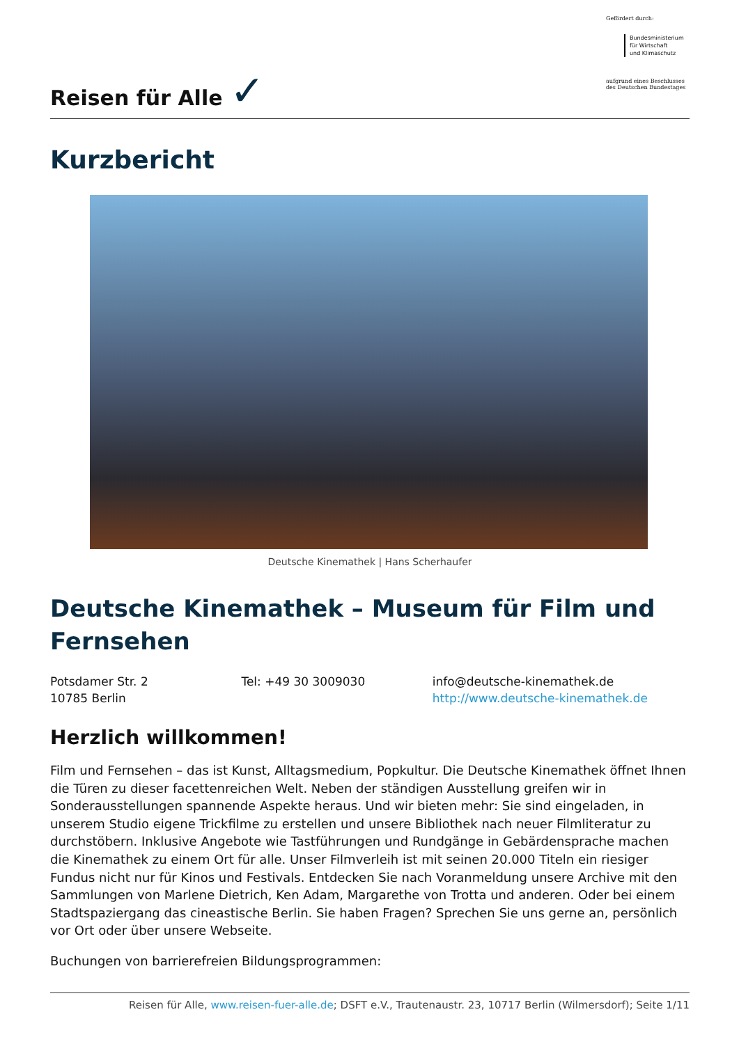Reisen für Alle ✓
Gefördert durch:
Bundesministerium
für Wirtschaft
und Klimaschutz
aufgrund eines Beschlusses des Deutschen Bundestages
Kurzbericht
Deutsche Kinemathek | Hans Scherhaufer
Deutsche Kinemathek – Museum für Film und Fernsehen
Potsdamer Str. 2
10785 Berlin
Tel: +49 30 3009030 info@deutsche-kinemathek.de
http://www.deutsche-kinemathek.de
Herzlich willkommen!
Film und Fernsehen – das ist Kunst, Alltagsmedium, Popkultur. Die Deutsche Kinemathek öffnet Ihnen die Türen zu dieser facettenreichen Welt. Neben der ständigen Ausstellung greifen wir in Sonderausstellungen spannende Aspekte heraus. Und wir bieten mehr: Sie sind eingeladen, in unserem Studio eigene Trickfilme zu erstellen und unsere Bibliothek nach neuer Filmliteratur zu durchstöbern. Inklusive Angebote wie Tastführungen und Rundgänge in Gebärdensprache machen die Kinemathek zu einem Ort für alle. Unser Filmverleih ist mit seinen 20.000 Titeln ein riesiger Fundus nicht nur für Kinos und Festivals. Entdecken Sie nach Voranmeldung unsere Archive mit den Sammlungen von Marlene Dietrich, Ken Adam, Margarethe von Trotta und anderen. Oder bei einem Stadtspaziergang das cineastische Berlin. Sie haben Fragen? Sprechen Sie uns gerne an, persönlich vor Ort oder über unsere Webseite.
Buchungen von barrierefreien Bildungsprogrammen:
Reisen für Alle, www.reisen-fuer-alle.de; DSFT e.V., Trautenaustr. 23, 10717 Berlin (Wilmersdorf); Seite 1/11